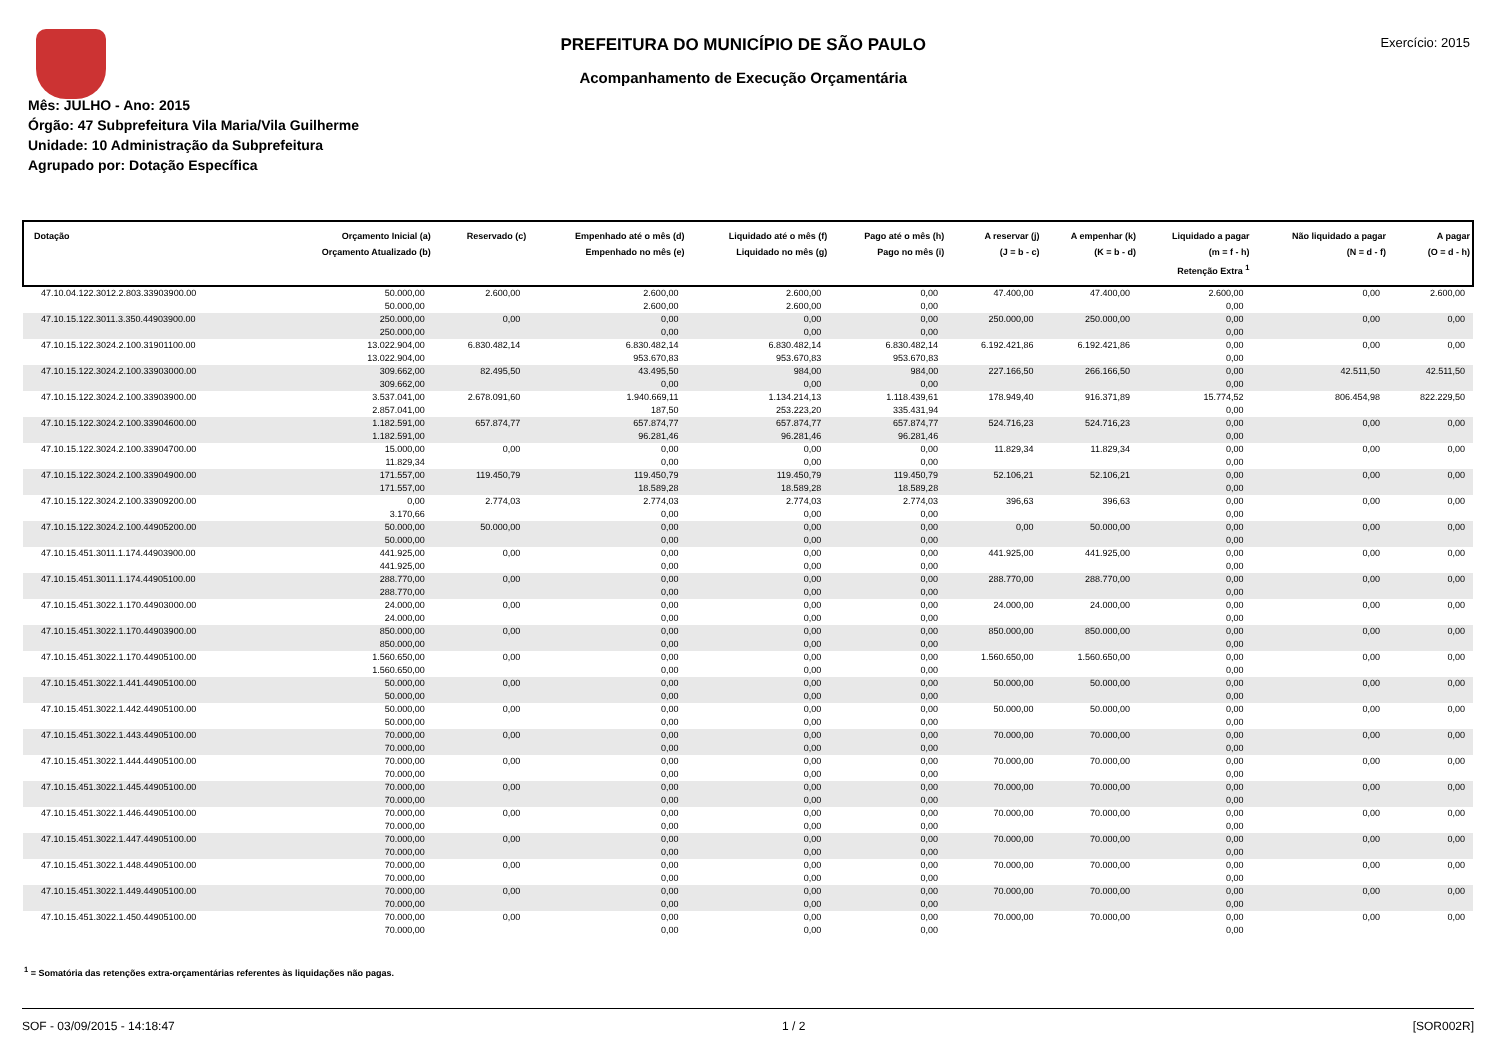PREFEITURA DO MUNICÍPIO DE SÃO PAULO
Acompanhamento de Execução Orçamentária
Exercício: 2015
Mês: JULHO - Ano: 2015
Órgão: 47 Subprefeitura Vila Maria/Vila Guilherme
Unidade: 10 Administração da Subprefeitura
Agrupado por: Dotação Específica
| Dotação | Orçamento Inicial (a) Orçamento Atualizado (b) | Reservado (c) | Empenhado até o mês (d) Empenhado no mês (e) | Liquidado até o mês (f) Liquidado no mês (g) | Pago até o mês (h) Pago no mês (i) | A reservar (j) (J = b - c) | A empenhar (k) (K = b - d) | Liquidado a pagar (m = f - h) Retenção Extra <sup>1</sup> | Não liquidado a pagar (N = d - f) | A pagar (O = d - h) |
| --- | --- | --- | --- | --- | --- | --- | --- | --- | --- | --- |
| 47.10.04.122.3012.2.803.33903900.00 | 50.000,00 50.000,00 | 2.600,00 | 2.600,00 2.600,00 | 2.600,00 2.600,00 | 0,00 0,00 | 47.400,00 | 47.400,00 | 2.600,00 0,00 | 0,00 | 2.600,00 |
| 47.10.15.122.3011.3.350.44903900.00 | 250.000,00 250.000,00 | 0,00 | 0,00 0,00 | 0,00 0,00 | 0,00 0,00 | 250.000,00 | 250.000,00 | 0,00 0,00 | 0,00 | 0,00 |
| 47.10.15.122.3024.2.100.31901100.00 | 13.022.904,00 13.022.904,00 | 6.830.482,14 | 6.830.482,14 953.670,83 | 6.830.482,14 953.670,83 | 6.830.482,14 953.670,83 | 6.192.421,86 | 6.192.421,86 | 0,00 0,00 | 0,00 | 0,00 |
| 47.10.15.122.3024.2.100.33903000.00 | 309.662,00 309.662,00 | 82.495,50 | 43.495,50 0,00 | 984,00 0,00 | 984,00 0,00 | 227.166,50 | 266.166,50 | 0,00 0,00 | 42.511,50 | 42.511,50 |
| 47.10.15.122.3024.2.100.33903900.00 | 3.537.041,00 2.857.041,00 | 2.678.091,60 | 1.940.669,11 187,50 | 1.134.214,13 253.223,20 | 1.118.439,61 335.431,94 | 178.949,40 | 916.371,89 | 15.774,52 0,00 | 806.454,98 | 822.229,50 |
| 47.10.15.122.3024.2.100.33904600.00 | 1.182.591,00 1.182.591,00 | 657.874,77 | 657.874,77 96.281,46 | 657.874,77 96.281,46 | 657.874,77 96.281,46 | 524.716,23 | 524.716,23 | 0,00 0,00 | 0,00 | 0,00 |
| 47.10.15.122.3024.2.100.33904700.00 | 15.000,00 11.829,34 | 0,00 | 0,00 0,00 | 0,00 0,00 | 0,00 0,00 | 11.829,34 | 11.829,34 | 0,00 0,00 | 0,00 | 0,00 |
| 47.10.15.122.3024.2.100.33904900.00 | 171.557,00 171.557,00 | 119.450,79 | 119.450,79 18.589,28 | 119.450,79 18.589,28 | 119.450,79 18.589,28 | 52.106,21 | 52.106,21 | 0,00 0,00 | 0,00 | 0,00 |
| 47.10.15.122.3024.2.100.33909200.00 | 0,00 3.170,66 | 2.774,03 | 2.774,03 0,00 | 2.774,03 0,00 | 2.774,03 0,00 | 396,63 | 396,63 | 0,00 0,00 | 0,00 | 0,00 |
| 47.10.15.122.3024.2.100.44905200.00 | 50.000,00 50.000,00 | 50.000,00 | 0,00 0,00 | 0,00 0,00 | 0,00 0,00 | 0,00 | 50.000,00 | 0,00 0,00 | 0,00 | 0,00 |
| 47.10.15.451.3011.1.174.44903900.00 | 441.925,00 441.925,00 | 0,00 | 0,00 0,00 | 0,00 0,00 | 0,00 0,00 | 441.925,00 | 441.925,00 | 0,00 0,00 | 0,00 | 0,00 |
| 47.10.15.451.3011.1.174.44905100.00 | 288.770,00 288.770,00 | 0,00 | 0,00 0,00 | 0,00 0,00 | 0,00 0,00 | 288.770,00 | 288.770,00 | 0,00 0,00 | 0,00 | 0,00 |
| 47.10.15.451.3022.1.170.44903000.00 | 24.000,00 24.000,00 | 0,00 | 0,00 0,00 | 0,00 0,00 | 0,00 0,00 | 24.000,00 | 24.000,00 | 0,00 0,00 | 0,00 | 0,00 |
| 47.10.15.451.3022.1.170.44903900.00 | 850.000,00 850.000,00 | 0,00 | 0,00 0,00 | 0,00 0,00 | 0,00 0,00 | 850.000,00 | 850.000,00 | 0,00 0,00 | 0,00 | 0,00 |
| 47.10.15.451.3022.1.170.44905100.00 | 1.560.650,00 1.560.650,00 | 0,00 | 0,00 0,00 | 0,00 0,00 | 0,00 0,00 | 1.560.650,00 | 1.560.650,00 | 0,00 0,00 | 0,00 | 0,00 |
| 47.10.15.451.3022.1.441.44905100.00 | 50.000,00 50.000,00 | 0,00 | 0,00 0,00 | 0,00 0,00 | 0,00 0,00 | 50.000,00 | 50.000,00 | 0,00 0,00 | 0,00 | 0,00 |
| 47.10.15.451.3022.1.442.44905100.00 | 50.000,00 50.000,00 | 0,00 | 0,00 0,00 | 0,00 0,00 | 0,00 0,00 | 50.000,00 | 50.000,00 | 0,00 0,00 | 0,00 | 0,00 |
| 47.10.15.451.3022.1.443.44905100.00 | 70.000,00 70.000,00 | 0,00 | 0,00 0,00 | 0,00 0,00 | 0,00 0,00 | 70.000,00 | 70.000,00 | 0,00 0,00 | 0,00 | 0,00 |
| 47.10.15.451.3022.1.444.44905100.00 | 70.000,00 70.000,00 | 0,00 | 0,00 0,00 | 0,00 0,00 | 0,00 0,00 | 70.000,00 | 70.000,00 | 0,00 0,00 | 0,00 | 0,00 |
| 47.10.15.451.3022.1.445.44905100.00 | 70.000,00 70.000,00 | 0,00 | 0,00 0,00 | 0,00 0,00 | 0,00 0,00 | 70.000,00 | 70.000,00 | 0,00 0,00 | 0,00 | 0,00 |
| 47.10.15.451.3022.1.446.44905100.00 | 70.000,00 70.000,00 | 0,00 | 0,00 0,00 | 0,00 0,00 | 0,00 0,00 | 70.000,00 | 70.000,00 | 0,00 0,00 | 0,00 | 0,00 |
| 47.10.15.451.3022.1.447.44905100.00 | 70.000,00 70.000,00 | 0,00 | 0,00 0,00 | 0,00 0,00 | 0,00 0,00 | 70.000,00 | 70.000,00 | 0,00 0,00 | 0,00 | 0,00 |
| 47.10.15.451.3022.1.448.44905100.00 | 70.000,00 70.000,00 | 0,00 | 0,00 0,00 | 0,00 0,00 | 0,00 0,00 | 70.000,00 | 70.000,00 | 0,00 0,00 | 0,00 | 0,00 |
| 47.10.15.451.3022.1.449.44905100.00 | 70.000,00 70.000,00 | 0,00 | 0,00 0,00 | 0,00 0,00 | 0,00 0,00 | 70.000,00 | 70.000,00 | 0,00 0,00 | 0,00 | 0,00 |
| 47.10.15.451.3022.1.450.44905100.00 | 70.000,00 70.000,00 | 0,00 | 0,00 0,00 | 0,00 0,00 | 0,00 0,00 | 70.000,00 | 70.000,00 | 0,00 0,00 | 0,00 | 0,00 |
<sup>1</sup> = Somatória das retenções extra-orçamentárias referentes às liquidações não pagas.
SOF - 03/09/2015 - 14:18:47 1 / 2 [SOR002R]